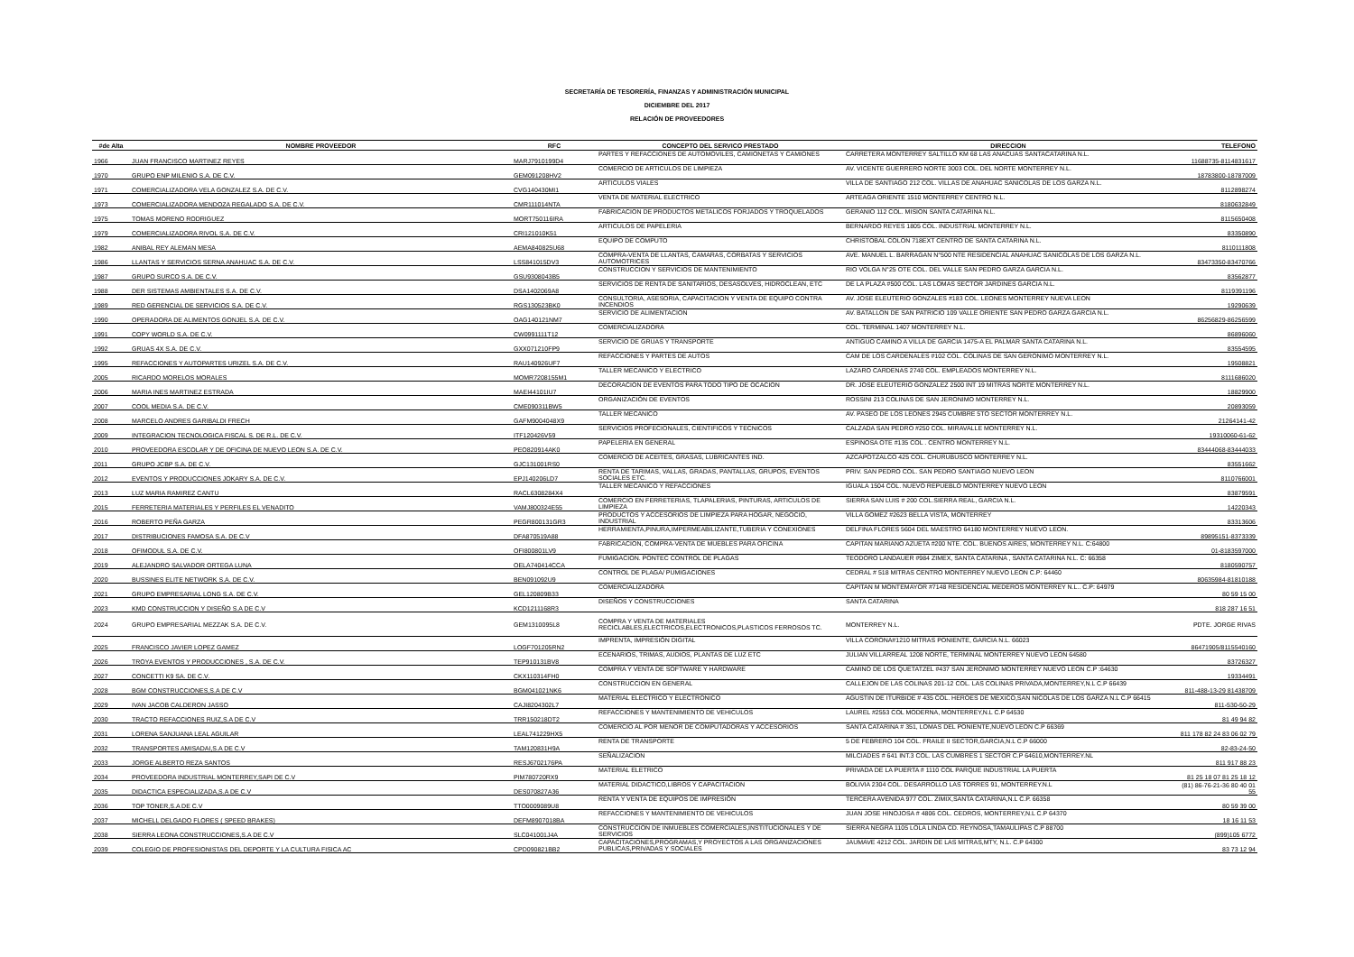SECRETARÍA DE TESORERÍA, FINANZAS Y ADMINISTRACIÓN MUNICIPAL
DICIEMBRE DEL 2017
RELACIÓN DE PROVEEDORES
| #de Alta | NOMBRE PROVEEDOR | RFC | CONCEPTO DEL SERVICO PRESTADO | DIRECCION | TELEFONO |
| --- | --- | --- | --- | --- | --- |
| 1966 | JUAN FRANCISCO MARTINEZ REYES | MARJ7910199D4 | PARTES Y REFACCIONES DE AUTOMOVILES, CAMIONETAS Y CAMIONES | CARRETERA MONTERREY SALTILLO KM 68 LAS ANACUAS SANTACATARINA N.L. | 11688735-8114831617 |
| 1970 | GRUPO ENP MILENIO S.A. DE C.V. | GEM091208HV2 | COMERCIO DE ARTICULOS DE LIMPIEZA | AV. VICENTE GUERRERO NORTE 3003 COL. DEL NORTE MONTERREY N.L. | 18783800-18787009 |
| 1971 | COMERCIALIZADORA VELA GONZALEZ S.A. DE C.V. | CVG140430MI1 | ARTICULOS VIALES | VILLA DE SANTIAGO 212 COL. VILLAS DE ANAHUAC SANICOLAS DE LOS GARZA N.L. | 8112898274 |
| 1973 | COMERCIALIZADORA MENDOZA REGALADO S.A. DE C.V. | CMR111014NTA | VENTA DE MATERIAL ELECTRICO | ARTEAGA ORIENTE 1510 MONTERREY CENTRO N.L. | 8180632849 |
| 1975 | TOMAS MORENO RODRIGUEZ | MORT750116IRA | FABRICACION DE PRODUCTOS METALICOS FORJADOS Y TROQUELADOS | GERANIO 112 COL. MISION SANTA CATARINA N.L. | 8115650408 |
| 1979 | COMERCIALIZADORA RIVOL S.A. DE C.V. | CRI121010K51 | ARTICULOS DE PAPELERIA | BERNARDO REYES 1805 COL. INDUSTRIAL MONTERREY N.L. | 83350890 |
| 1982 | ANIBAL REY ALEMAN MESA | AEMA840825U68 | EQUIPO DE COMPUTO | CHRISTOBAL COLON 718EXT CENTRO DE SANTA CATARINA N.L. | 8110111808 |
| 1986 | LLANTAS Y SERVICIOS SERNA ANAHUAC S.A. DE C.V. | LSS841015DV3 | COMPRA-VENTA DE LLANTAS, CAMARAS, CORBATAS Y SERVICIOS AUTOMOTRICES | AVE. MANUEL L. BARRAGAN N°500 NTE RESIDENCIAL ANAHUAC SANICOLAS DE LOS GARZA N.L. | 83473350-83470766 |
| 1987 | GRUPO SURCO S.A. DE C.V. | GSU9308043B5 | CONSTRUCCION Y SERVICIOS DE MANTENIMIENTO | RIO VOLGA N°25 OTE COL. DEL VALLE SAN PEDRO GARZA GARCIA N.L. | 83562877 |
| 1988 | DER SISTEMAS AMBIENTALES S.A. DE C.V. | DSA1402069A8 | SERVICIOS DE RENTA DE SANITARIOS, DESASOLVES, HIDROCLEAN, ETC | DE LA PLAZA #500 COL. LAS LOMAS SECTOR JARDINES GARCIA N.L. | 8119391196 |
| 1989 | RED GERENCIAL DE SERVICIOS S.A. DE C.V. | RGS130523BK0 | CONSULTORIA, ASESORIA, CAPACITACION Y VENTA DE EQUIPO CONTRA INCENDIOS | AV. JOSE ELEUTERIO GONZALES #183 COL. LEONES MONTERREY NUEVA LEON | 19290639 |
| 1990 | OPERADORA DE ALIMENTOS GONJEL S.A. DE C.V. | OAG140121NM7 | SERVICIO DE ALIMENTACION | AV. BATALLON DE SAN PATRICIO 109 VALLE ORIENTE SAN PEDRO GARZA GARCIA N.L. | 86256829-86256599 |
| 1991 | COPY WORLD S.A. DE C.V. | CW0991111T12 | COMERCIALIZADORA | COL. TERMINAL 1407 MONTERREY N.L. | 86896060 |
| 1992 | GRUAS 4X S.A. DE C.V. | GXX071210FP9 | SERVICIO DE GRUAS Y TRANSPORTE | ANTIGUO CAMINO A VILLA DE GARCIA 1475-A EL PALMAR SANTA CATARINA N.L. | 83554595 |
| 1995 | REFACCIONES Y AUTOPARTES URIZEL S.A. DE C.V. | RAU140926UF7 | REFACCIONES Y PARTES DE AUTOS | CAM DE LOS CARDENALES #102 COL. COLINAS DE SAN GERONIMO MONTERREY N.L. | 19508821 |
| 2005 | RICARDO MORELOS MORALES | MOMR7208155M1 | TALLER MECANICO Y ELECTRICO | LAZARO CARDENAS 2740 COL. EMPLEADOS MONTERREY N.L. | 8111686020 |
| 2006 | MARIA INES MARTINEZ ESTRADA | MAEI44101IU7 | DECORACION DE EVENTOS PARA TODO TIPO DE OCACION | DR. JOSE ELEUTERIO GONZALEZ 2500 INT 19 MITRAS NORTE MONTERREY N.L. | 18829900 |
| 2007 | COOL MEDIA S.A. DE C.V. | CME090311BW5 | ORGANIZACIÓN DE EVENTOS | ROSSINI 213 COLINAS DE SAN JERONIMO MONTERREY N.L. | 20893059 |
| 2008 | MARCELO ANDRES GARIBALDI FRECH | GAFM9004048X9 | TALLER MECANICO | AV. PASEO DE LOS LEONES 2945 CUMBRE 5TO SECTOR MONTERREY N.L. | 21264141-42 |
| 2009 | INTEGRACION TECNOLOGICA FISCAL S. DE R.L. DE C.V. | ITF120426V59 | SERVICIOS PROFECIONALES, CIENTIFICOS Y TECNICOS | CALZADA SAN PEDRO #250 COL. MIRAVALLE MONTERREY N.L. | 19310060-61-62 |
| 2010 | PROVEEDORA ESCOLAR Y DE OFICINA DE NUEVO LEON S.A. DE C.V. | PEO820914AK0 | PAPELERIA EN GENERAL | ESPINOSA OTE #135 COL . CENTRO MONTERREY N.L. | 83444068-83444033 |
| 2011 | GRUPO JCBP S.A. DE C.V. | GJC131001RS0 | COMERCIO DE ACEITES, GRASAS, LUBRICANTES IND. | AZCAPOTZALCO 425 COL. CHURUBUSCO MONTERREY N.L. | 83551662 |
| 2012 | EVENTOS Y PRODUCCIONES JOKARY S.A. DE C.V. | EPJ140206LD7 | RENTA DE TARIMAS, VALLAS, GRADAS, PANTALLAS, GRUPOS, EVENTOS SOCIALES ETC. | PRIV. SAN PEDRO COL. SAN PEDRO SANTIAGO NUEVO LEON | 8110766001 |
| 2013 | LUZ MARIA RAMIREZ CANTU | RACL6308284X4 | TALLER MECANICO Y REFACCIONES | IGUALA 1504 COL. NUEVO REPUEBLO MONTERREY NUEVO LEON | 83879591 |
| 2015 | FERRETERIA MATERIALES Y PERFILES EL VENADITO | VAMJ800324E55 | COMERCIO EN FERRETERIAS, TLAPALERIAS, PINTURAS, ARTICULOS DE LIMPIEZA | SIERRA SAN LUIS # 200 COL.SIERRA REAL, GARCIA N.L. | 14220343 |
| 2016 | ROBERTO PEÑA GARZA | PEGR800131GR3 | PRODUCTOS Y ACCESORIOS DE LIMPIEZA PARA HOGAR, NEGOCIO, INDUSTRIAL | VILLA GOMEZ #2623 BELLA VISTA, MONTERREY | 83313606 |
| 2017 | DISTRIBUCIONES FAMOSA S.A. DE C.V | DFA870519A88 | HERRAMIENTA,PINURA,IMPERMEABILIZANTE,TUBERIA Y CONEXIONES | DELFINA FLORES 5604 DEL MAESTRO 64180 MONTERREY NUEVO LEON. | 89895151-8373339 |
| 2018 | OFIMODUL S.A. DE C.V. | OFI800801LV9 | FABRICACION, COMPRA-VENTA DE MUEBLES PARA OFICINA | CAPITAN MARIANO AZUETA #200 NTE. COL. BUENOS AIRES, MONTERREY N.L. C:64800 | 01-8183597000 |
| 2019 | ALEJANDRO SALVADOR ORTEGA LUNA | OELA740414CCA | FUMIGACION. PONTEC CONTROL DE PLAGAS | TEODORO LANDAUER #984 ZIMEX, SANTA CATARINA , SANTA CATARINA N.L. C: 66358 | 8180590757 |
| 2020 | BUSSINES ELITE NETWORK S.A. DE C.V. | BEN091092U9 | CONTROL DE PLAGA/ PUMIGACIONES | CEDRAL # 518 MITRAS CENTRO MONTERREY NUEVO LEON C.P: 64460 | 80635984-81810188 |
| 2021 | GRUPO EMPRESARIAL LONG S.A. DE C.V. | GEL120809B33 | COMERCIALIZADORA | CAPITAN M MONTEMAYOR #7148 RESIDENCIAL MEDEROS MONTERREY N.L.. C.P: 64979 | 80 59 15 00 |
| 2023 | KMD CONSTRUCCION Y DISEÑO S.A DE C.V | KCD1211168R3 | DISEÑOS Y CONSTRUCCIONES | SANTA CATARINA | 818 287 16 51 |
| 2024 | GRUPO EMPRESARIAL MEZZAK S.A. DE C.V. | GEM1310095L8 | COMPRA Y VENTA DE MATERIALES RECICLABLES,ELECTRICOS,ELECTRONICOS,PLASTICOS FERROSOS TC. | MONTERREY N.L. | PDTE. JORGE RIVAS |
| 2025 | FRANCISCO JAVIER LOPEZ GAMEZ | LOGF701205RN2 | IMPRENTA, IMPRESIÓN DIGITAL | VILLA CORONA#1210 MITRAS PONIENTE, GARCIA N.L. 66023 | 86471905/8115540160 |
| 2026 | TROYA EVENTOS Y PRODUCCIONES , S.A. DE C.V. | TEP910131BV8 | ECENARIOS, TRIMAS, AUDIOS, PLANTAS DE LUZ ETC | JULIAN VILLARREAL 1208 NORTE, TERMINAL MONTERREY NUEVO LEON 64580 | 83726327 |
| 2027 | CONCETTI K9 SA. DE C.V. | CKX110314FH0 | COMPRA Y VENTA DE SOFTWARE Y HARDWARE | CAMINO DE LOS QUETATZEL #437 SAN JERONIMO MONTERREY NUEVO LEON C.P :64630 | 19334491 |
| 2028 | BGM CONSTRUCCIONES,S.A DE C.V | BGM041021NK6 | CONSTRUCCION EN GENERAL | CALLEJON DE LAS COLINAS 201-12 COL. LAS COLINAS PRIVADA,MONTERREY,N.L C.P 66439 | 811-488-13-29 81438709 |
| 2029 | IVAN JACOB CALDERON JASSO | CAJI8204302L7 | MATERIAL ELECTRICO Y ELECTRONICO | AGUSTIN DE ITURBIDE # 435 COL. HEROES DE MEXICO,SAN NICOLAS DE LOS GARZA N.L C.P 66415 | 811-530-50-29 |
| 2030 | TRACTO REFACCIONES RUIZ,S.A DE C.V | TRR150218DT2 | REFACCIONES Y MANTENIMIENTO DE VEHICULOS | LAUREL #2553 COL MODERNA, MONTERREY,N.L C.P 64530 | 81 49 94 82 |
| 2031 | LORENA SANJUANA LEAL AGUILAR | LEAL741229HX5 | COMERCIO AL POR MENOR DE COMPUTADORAS Y ACCESORIOS | SANTA CATARINA # 351, LOMAS DEL PONIENTE,NUEVO LEON C.P 66369 | 811 178 82 24 83 06 02 79 |
| 2032 | TRANSPORTES AMISADAI,S.A DE C.V | TAM120831H9A | RENTA DE TRANSPORTE | 5 DE FEBRERO 104 COL. FRAILE II SECTOR,GARCIA,N.L C.P 66000 | 82-83-24-50 |
| 2033 | JORGE ALBERTO REZA SANTOS | RESJ6702176PA | SEÑALIZACION | MILCIADES # 641 INT.3 COL. LAS CUMBRES 1 SECTOR C.P 64610,MONTERREY.NL | 811 917 88 23 |
| 2034 | PROVEEDORA INDUSTRIAL MONTERREY,SAPI DE C.V | PIM780720RX9 | MATERIAL ELETRICO | PRIVADA DE LA PUERTA # 1110 COL PARQUE INDUSTRIAL LA PUERTA | 81 25 18 07 81 25 18 12 |
| 2035 | DIDACTICA ESPECIALIZADA,S.A DE C.V | DES070827A36 | MATERIAL DIDACTICO,LIBROS Y CAPACITACION | BOLIVIA 2304 COL. DESARROLLO LAS TORRES 91, MONTERREY.N.L | (81) 86-76-21-36 80 40 01 55 |
| 2036 | TOP TONER,S.A DE C.V | TTO0009089U8 | RENTA Y VENTA DE EQUIPOS DE IMPRESIÓN | TERCERA AVENIDA 977 COL. ZIMIX,SANTA CATARINA,N.L C.P. 66358 | 80 59 39 00 |
| 2037 | MICHELL DELGADO FLORES ( SPEED BRAKES) | DEFM8907018BA | REFACCIONES Y MANTENIMIENTO DE VEHICULOS | JUAN JOSE HINOJOSA # 4806 COL. CEDROS, MONTERREY,N.L C.P 64370 | 18 16 11 53 |
| 2038 | SIERRA LEONA CONSTRUCCIONES,S.A DE C.V | SLC041001J4A | CONSTRUCCION DE INMUEBLES COMERCIALES,INSTITUCIONALES Y DE SERVICIOS | SIERRA NEGRA 1105 LOLA LINDA CD. REYNOSA,TAMAULIPAS C.P 88700 | (899)105 6772 |
| 2039 | COLEGIO DE PROFESIONISTAS DEL DEPORTE Y LA CULTURA FISICA AC | CPD090821BB2 | CAPACITACIONES,PROGRAMAS,Y PROYECTOS A LAS ORGANIZACIONES PUBLICAS,PRIVADAS Y SOCIALES | JAUMAVE 4212 COL. JARDIN DE LAS MITRAS,MTY, N.L. C.P 64300 | 83 73 12 94 |